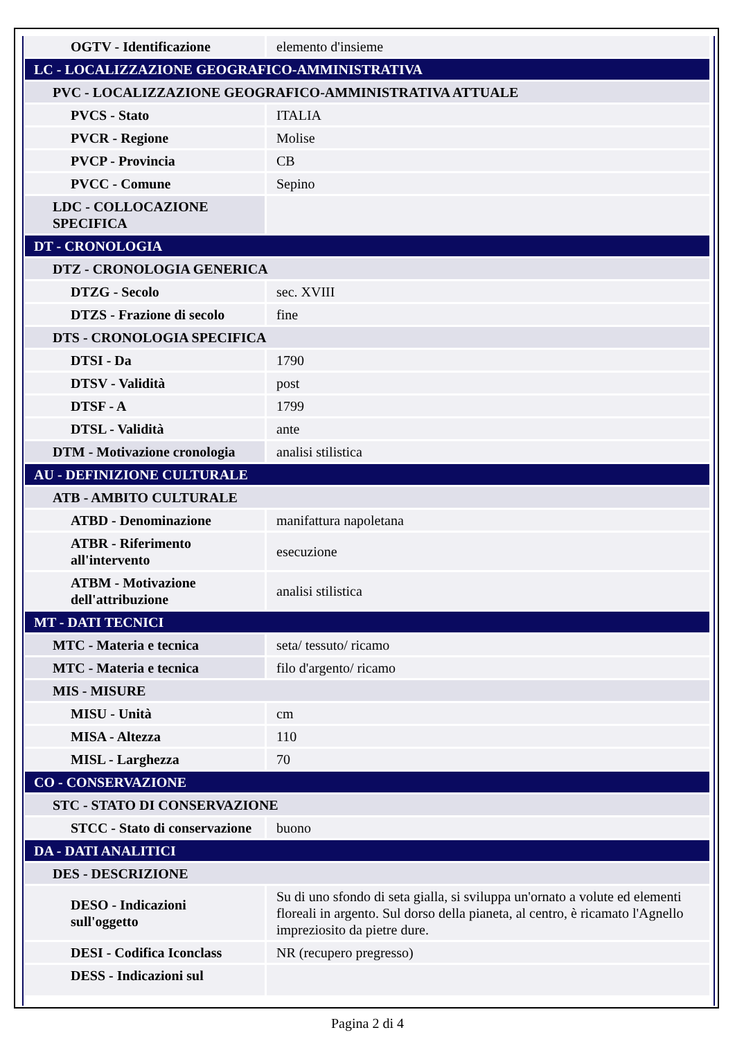| OGTV - Identificazione | elemento d'insieme |
| LC - LOCALIZZAZIONE GEOGRAFICO-AMMINISTRATIVA | |
| PVC - LOCALIZZAZIONE GEOGRAFICO-AMMINISTRATIVA ATTUALE | |
| PVCS - Stato | ITALIA |
| PVCR - Regione | Molise |
| PVCP - Provincia | CB |
| PVCC - Comune | Sepino |
| LDC - COLLOCAZIONE SPECIFICA | |
| DT - CRONOLOGIA | |
| DTZ - CRONOLOGIA GENERICA | |
| DTZG - Secolo | sec. XVIII |
| DTZS - Frazione di secolo | fine |
| DTS - CRONOLOGIA SPECIFICA | |
| DTSI - Da | 1790 |
| DTSV - Validità | post |
| DTSF - A | 1799 |
| DTSL - Validità | ante |
| DTM - Motivazione cronologia | analisi stilistica |
| AU - DEFINIZIONE CULTURALE | |
| ATB - AMBITO CULTURALE | |
| ATBD - Denominazione | manifattura napoletana |
| ATBR - Riferimento all'intervento | esecuzione |
| ATBM - Motivazione dell'attribuzione | analisi stilistica |
| MT - DATI TECNICI | |
| MTC - Materia e tecnica | seta/ tessuto/ ricamo |
| MTC - Materia e tecnica | filo d'argento/ ricamo |
| MIS - MISURE | |
| MISU - Unità | cm |
| MISA - Altezza | 110 |
| MISL - Larghezza | 70 |
| CO - CONSERVAZIONE | |
| STC - STATO DI CONSERVAZIONE | |
| STCC - Stato di conservazione | buono |
| DA - DATI ANALITICI | |
| DES - DESCRIZIONE | |
| DESO - Indicazioni sull'oggetto | Su di uno sfondo di seta gialla, si sviluppa un'ornato a volute ed elementi floreali in argento. Sul dorso della pianeta, al centro, è ricamato l'Agnello impreziosito da pietre dure. |
| DESI - Codifica Iconclass | NR (recupero pregresso) |
| DESS - Indicazioni sul | |
Pagina 2 di 4